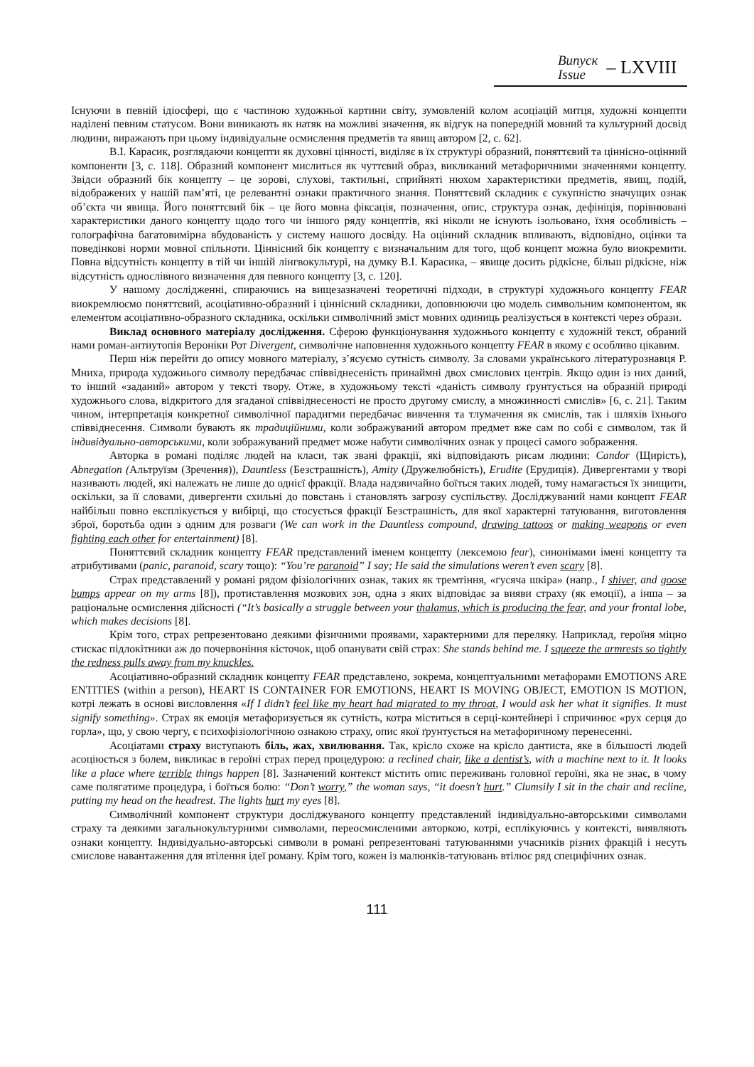Випуск
Issue
– LXVIII
Існуючи в певній ідіосфері, що є частиною художньої картини світу, зумовленій колом асоціацій митця, художні концепти наділені певним статусом. Вони виникають як натяк на можливі значення, як відгук на попередній мовний та культурний досвід людини, виражають при цьому індивідуальне осмислення предметів та явищ автором [2, с. 62].
В.І. Карасик, розглядаючи концепти як духовні цінності, виділяє в їх структурі образний, поняттєвий та ціннісно-оцінний компоненти [3, с. 118]. Образний компонент мислиться як чуттєвий образ, викликаний метафоричними значеннями концепту. Звідси образний бік концепту – це зорові, слухові, тактильні, сприйняті нюхом характеристики предметів, явищ, подій, відображених у нашій пам’яті, це релевантні ознаки практичного знання. Поняттєвий складник є сукупністю значущих ознак об’єкта чи явища. Його поняттєвий бік – це його мовна фіксація, позначення, опис, структура ознак, дефініція, порівнювані характеристики даного концепту щодо того чи іншого ряду концептів, які ніколи не існують ізольовано, їхня особливість – голографічна багатовимірна вбудованість у систему нашого досвіду. На оцінний складник впливають, відповідно, оцінки та поведінкові норми мовної спільноти. Ціннісний бік концепту є визначальним для того, щоб концепт можна було виокремити. Повна відсутність концепту в тій чи іншій лінгвокультурі, на думку В.І. Карасика, – явище досить рідкісне, більш рідкісне, ніж відсутність однослівного визначення для певного концепту [3, с. 120].
У нашому дослідженні, спираючись на вищезазначені теоретичні підходи, в структурі художнього концепту FEAR виокремлюємо поняттєвий, асоціативно-образний і ціннісний складники, доповнюючи цю модель символьним компонентом, як елементом асоціативно-образного складника, оскільки символічний зміст мовних одиниць реалізується в контексті через образи.
Виклад основного матеріалу дослідження. Сферою функціонування художнього концепту є художній текст, обраний нами роман-антиутопія Вероніки Рот Divergent, символічне наповнення художнього концепту FEAR в якому є особливо цікавим.
Перш ніж перейти до опису мовного матеріалу, з’ясуємо сутність символу. За словами українського літературознавця Р. Мниха, природа художнього символу передбачає співвіднесеність принаймні двох смислових центрів. Якщо один із них даний, то інший «заданий» автором у тексті твору. Отже, в художньому тексті «даність символу ґрунтується на образній природі художнього слова, відкритого для згаданої співвіднесеності не просто другому смислу, а множинності смислів» [6, с. 21]. Таким чином, інтерпретація конкретної символічної парадигми передбачає вивчення та тлумачення як смислів, так і шляхів їхнього співвіднесення. Символи бувають як традиційними, коли зображуваний автором предмет вже сам по собі є символом, так й індивідуально-авторськими, коли зображуваний предмет може набути символічних ознак у процесі самого зображення.
Авторка в романі поділяє людей на класи, так звані фракції, які відповідають рисам людини: Candor (Щирість), Abnegation (Альтруїзм (Зречення)), Dauntless (Безстрашність), Amity (Дружелюбність), Erudite (Ерудиція). Дивергентами у творі називають людей, які належать не лише до однієї фракції. Влада надзвичайно боїться таких людей, тому намагається їх знищити, оскільки, за її словами, дивергенти схильні до повстань і становлять загрозу суспільству. Досліджуваний нами концепт FEAR найбільш повно експлікується у вибірці, що стосується фракції Безстрашність, для якої характерні татуювання, виготовлення зброї, боротьба один з одним для розваги (We can work in the Dauntless compound, drawing tattoos or making weapons or even fighting each other for entertainment) [8].
Поняттєвий складник концепту FEAR представлений іменем концепту (лексемою fear), синонімами імені концепту та атрибутивами (panic, paranoid, scary тощо): “You’re paranoid” I say; He said the simulations weren’t even scary [8].
Страх представлений у романі рядом фізіологічних ознак, таких як тремтіння, «гусяча шкіра» (напр., I shiver, and goose bumps appear on my arms [8]), протиставлення мозкових зон, одна з яких відповідає за вияви страху (як емоції), а інша – за раціональне осмислення дійсності (“It’s basically a struggle between your thalamus, which is producing the fear, and your frontal lobe, which makes decisions [8].
Крім того, страх репрезентовано деякими фізичними проявами, характерними для переляку. Наприклад, героїня міцно стискає підлокітники аж до почервоніння кісточок, щоб опанувати свій страх: She stands behind me. I squeeze the armrests so tightly the redness pulls away from my knuckles.
Асоціативно-образний складник концепту FEAR представлено, зокрема, концептуальними метафорами EMOTIONS ARE ENTITIES (within a person), HEART IS CONTAINER FOR EMOTIONS, HEART IS MOVING OBJECT, EMOTION IS MOTION, котрі лежать в основі висловлення «If I didn’t feel like my heart had migrated to my throat, I would ask her what it signifies. It must signify something». Страх як емоція метафоризується як сутність, котра міститься в серці-контейнері і спричинює «рух серця до горла», що, у свою чергу, є психофізіологічною ознакою страху, опис якої ґрунтується на метафоричному перенесенні.
Асоціатами страху виступають біль, жах, хвилювання. Так, крісло схоже на крісло дантиста, яке в більшості людей асоціюється з болем, викликає в героїні страх перед процедурою: a reclined chair, like a dentist’s, with a machine next to it. It looks like a place where terrible things happen [8]. Зазначений контекст містить опис переживань головної героїні, яка не знає, в чому саме полягатиме процедура, і боїться болю: “Don’t worry,” the woman says, “it doesn’t hurt.” Clumsily I sit in the chair and recline, putting my head on the headrest. The lights hurt my eyes [8].
Символічний компонент структури досліджуваного концепту представлений індивідуально-авторськими символами страху та деякими загальнокультурними символами, переосмисленими авторкою, котрі, есплікуючись у контексті, виявляють ознаки концепту. Індивідуально-авторські символи в романі репрезентовані татуюваннями учасників різних фракцій і несуть смислове навантаження для втілення ідеї роману. Крім того, кожен із малюнків-татуювань втілює ряд специфічних ознак.
111